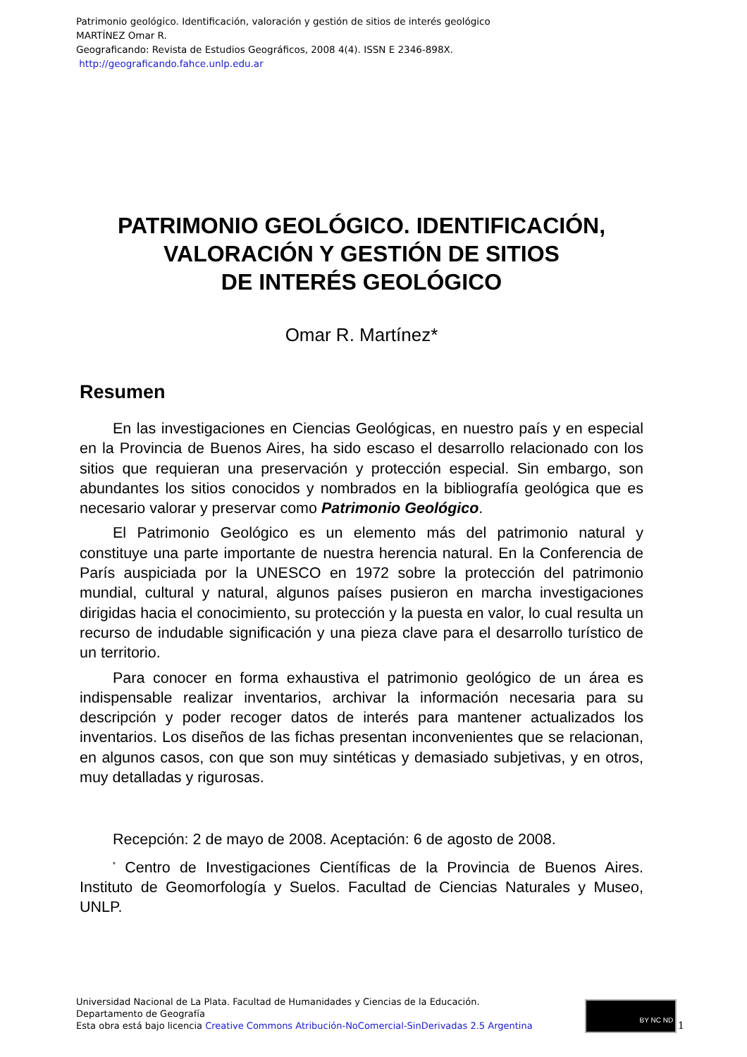Patrimonio geológico. Identificación, valoración y gestión de sitios de interés geológico
MARTÍNEZ Omar R.
Geograficando: Revista de Estudios Geográficos, 2008 4(4). ISSN E 2346-898X.
http://geograficando.fahce.unlp.edu.ar
PATRIMONIO GEOLÓGICO. IDENTIFICACIÓN,
VALORACIÓN Y GESTIÓN DE SITIOS
DE INTERÉS GEOLÓGICO
Omar R. Martínez*
Resumen
En las investigaciones en Ciencias Geológicas, en nuestro país y en especial en la Provincia de Buenos Aires, ha sido escaso el desarrollo relacionado con los sitios que requieran una preservación y protección especial. Sin embargo, son abundantes los sitios conocidos y nombrados en la bibliografía geológica que es necesario valorar y preservar como Patrimonio Geológico.
El Patrimonio Geológico es un elemento más del patrimonio natural y constituye una parte importante de nuestra herencia natural. En la Conferencia de París auspiciada por la UNESCO en 1972 sobre la protección del patrimonio mundial, cultural y natural, algunos países pusieron en marcha investigaciones dirigidas hacia el conocimiento, su protección y la puesta en valor, lo cual resulta un recurso de indudable significación y una pieza clave para el desarrollo turístico de un territorio.
Para conocer en forma exhaustiva el patrimonio geológico de un área es indispensable realizar inventarios, archivar la información necesaria para su descripción y poder recoger datos de interés para mantener actualizados los inventarios. Los diseños de las fichas presentan inconvenientes que se relacionan, en algunos casos, con que son muy sintéticas y demasiado subjetivas, y en otros, muy detalladas y rigurosas.
Recepción: 2 de mayo de 2008. Aceptación: 6 de agosto de 2008.
<sup>*</sup> Centro de Investigaciones Científicas de la Provincia de Buenos Aires. Instituto de Geomorfología y Suelos. Facultad de Ciencias Naturales y Museo, UNLP.
Universidad Nacional de La Plata. Facultad de Humanidades y Ciencias de la Educación.
Departamento de Geografía
Esta obra está bajo licencia Creative Commons Atribución-NoComercial-SinDerivadas 2.5 Argentina
BY NC ND 1